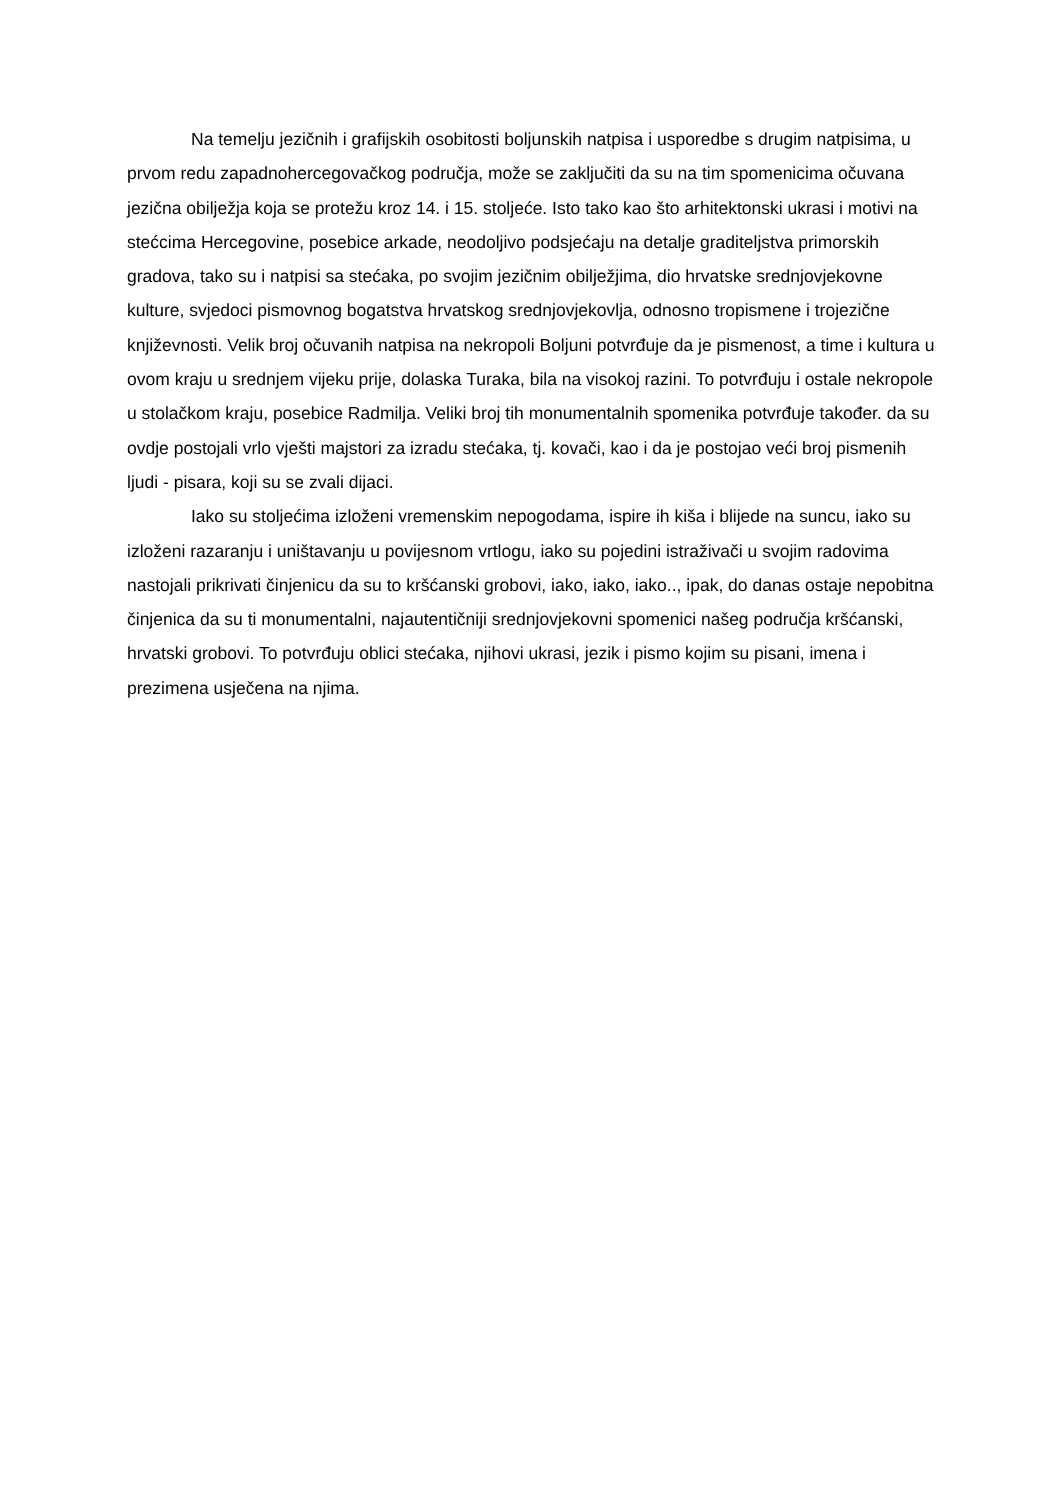Na temelju jezičnih i grafijskih osobitosti boljunskih natpisa i usporedbe s drugim natpisima, u prvom redu zapadnohercegovačkog područja, može se zaključiti da su na tim spomenicima očuvana jezična obilježja koja se protežu kroz 14. i 15. stoljeće. Isto tako kao što arhitektonski ukrasi i motivi na stećcima Hercegovine, posebice arkade, neodoljivo podsjećaju na detalje graditeljstva primorskih gradova, tako su i natpisi sa stećaka, po svojim jezičnim obilježjima, dio hrvatske srednjovjekovne kulture, svjedoci pismovnog bogatstva hrvatskog srednjovjekovlja, odnosno tropismene i trojezične književnosti. Velik broj očuvanih natpisa na nekropoli Boljuni potvrđuje da je pismenost, a time i kultura u ovom kraju u srednjem vijeku prije, dolaska Turaka, bila na visokoj razini. To potvrđuju i ostale nekropole u stolačkom kraju, posebice Radmilja. Veliki broj tih monumentalnih spomenika potvrđuje također. da su ovdje postojali vrlo vješti majstori za izradu stećaka, tj. kovači, kao i da je postojao veći broj pismenih ljudi - pisara, koji su se zvali dijaci.
Iako su stoljećima izloženi vremenskim nepogodama, ispire ih kiša i blijede na suncu, iako su izloženi razaranju i uništavanju u povijesnom vrtlogu, iako su pojedini istraživači u svojim radovima nastojali prikrivati činjenicu da su to kršćanski grobovi, iako, iako, iako.., ipak, do danas ostaje nepobitna činjenica da su ti monumentalni, najautentičniji srednjovjekovni spomenici našeg područja kršćanski, hrvatski grobovi. To potvrđuju oblici stećaka, njihovi ukrasi, jezik i pismo kojim su pisani, imena i prezimena usječena na njima.